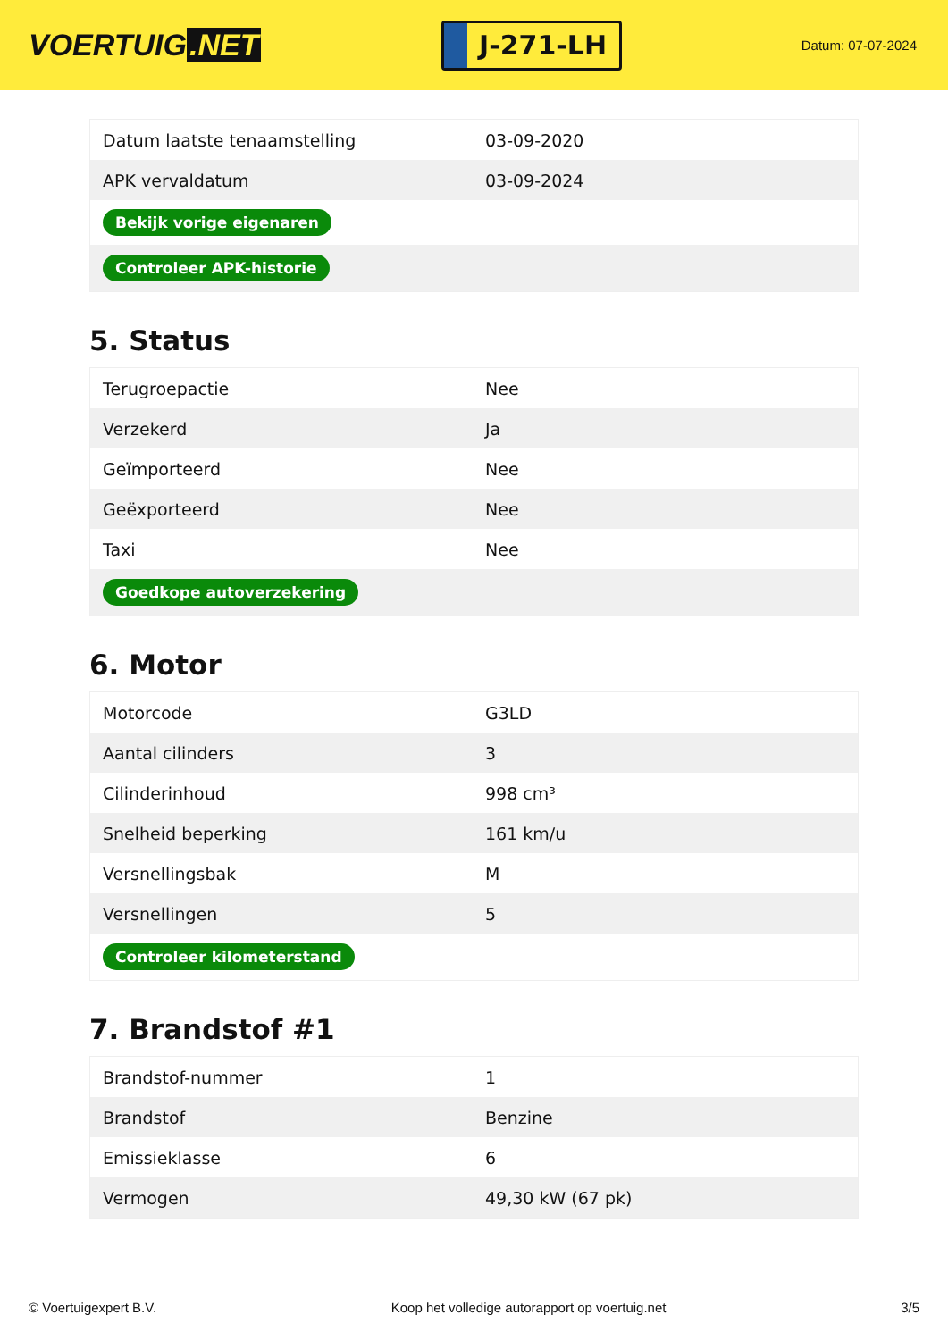VOERTUIG.NET
J-271-LH
Datum: 07-07-2024
| Datum laatste tenaamstelling | 03-09-2020 |
| APK vervaldatum | 03-09-2024 |
| Bekijk vorige eigenaren | |
| Controleer APK-historie | |
5. Status
| Terugroepactie | Nee |
| Verzekerd | Ja |
| Geïmporteerd | Nee |
| Geëxporteerd | Nee |
| Taxi | Nee |
| Goedkope autoverzekering | |
6. Motor
| Motorcode | G3LD |
| Aantal cilinders | 3 |
| Cilinderinhoud | 998 cm³ |
| Snelheid beperking | 161 km/u |
| Versnellingsbak | M |
| Versnellingen | 5 |
| Controleer kilometerstand | |
7. Brandstof #1
| Brandstof-nummer | 1 |
| Brandstof | Benzine |
| Emissieklasse | 6 |
| Vermogen | 49,30 kW (67 pk) |
© Voertuigexpert B.V. Koop het volledige autorapport op voertuig.net 3/5